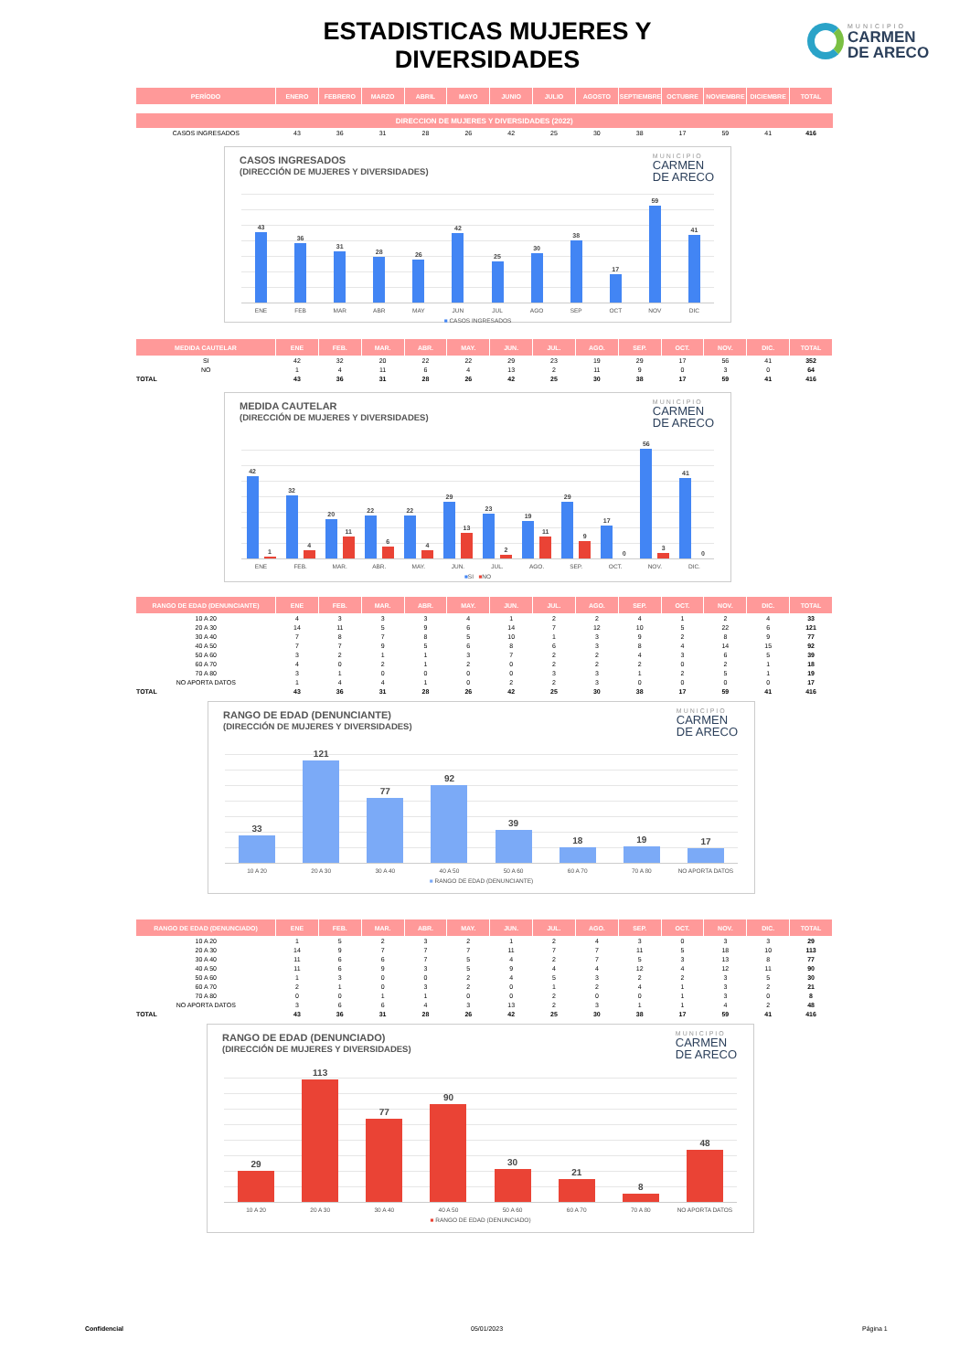ESTADISTICAS MUJERES Y DIVERSIDADES
MUNICIPIO
CARMEN
DE ARECO
| PERÍODO | ENERO | FEBRERO | MARZO | ABRIL | MAYO | JUNIO | JULIO | AGOSTO | SEPTIEMBRE | OCTUBRE | NOVIEMBRE | DICIEMBRE | TOTAL |
| --- | --- | --- | --- | --- | --- | --- | --- | --- | --- | --- | --- | --- | --- |
| DIRECCION DE MUJERES Y DIVERSIDADES (2022) | | | | | | | | | | | | | |
| CASOS INGRESADOS | 43 | 36 | 31 | 28 | 26 | 42 | 25 | 30 | 38 | 17 | 59 | 41 | 416 |
CASOS INGRESADOS
(DIRECCIÓN DE MUJERES Y DIVERSIDADES)
MUNICIPIO
CARMEN
DE ARECO
43
36
31
28
26
42
25
30
38
17
59
41
ENE FEB MAR ABR MAY JUN JUL AGO SEP OCT NOV DIC
■ CASOS INGRESADOS
| MEDIDA CAUTELAR | ENE | FEB. | MAR. | ABR. | MAY. | JUN. | JUL. | AGO. | SEP. | OCT. | NOV. | DIC. | TOTAL |
| --- | --- | --- | --- | --- | --- | --- | --- | --- | --- | --- | --- | --- | --- |
| SI | 42 | 32 | 20 | 22 | 22 | 29 | 23 | 19 | 29 | 17 | 56 | 41 | 352 |
| NO | 1 | 4 | 11 | 6 | 4 | 13 | 2 | 11 | 9 | 0 | 3 | 0 | 64 |
| TOTAL | 43 | 36 | 31 | 28 | 26 | 42 | 25 | 30 | 38 | 17 | 59 | 41 | 416 |
MEDIDA CAUTELAR
(DIRECCIÓN DE MUJERES Y DIVERSIDADES)
MUNICIPIO
CARMEN
DE ARECO
42
1
32
4
20
11
22
6
22
4
29
13
23
2
19
11
29
9
17
0
56
3
41
0
ENE FEB. MAR. ABR. MAY. JUN. JUL. AGO. SEP. OCT. NOV. DIC.
■SI ■NO
| RANGO DE EDAD (DENUNCIANTE) | ENE | FEB. | MAR. | ABR. | MAY. | JUN. | JUL. | AGO. | SEP. | OCT. | NOV. | DIC. | TOTAL |
| --- | --- | --- | --- | --- | --- | --- | --- | --- | --- | --- | --- | --- | --- |
| 10 A 20 | 4 | 3 | 3 | 3 | 4 | 1 | 2 | 2 | 4 | 1 | 2 | 4 | 33 |
| 20 A 30 | 14 | 11 | 5 | 9 | 6 | 14 | 7 | 12 | 10 | 5 | 22 | 6 | 121 |
| 30 A 40 | 7 | 8 | 7 | 8 | 5 | 10 | 1 | 3 | 9 | 2 | 8 | 9 | 77 |
| 40 A 50 | 7 | 7 | 9 | 5 | 6 | 8 | 6 | 3 | 8 | 4 | 14 | 15 | 92 |
| 50 A 60 | 3 | 2 | 1 | 1 | 3 | 7 | 2 | 2 | 4 | 3 | 6 | 5 | 39 |
| 60 A 70 | 4 | 0 | 2 | 1 | 2 | 0 | 2 | 2 | 2 | 0 | 2 | 1 | 18 |
| 70 A 80 | 3 | 1 | 0 | 0 | 0 | 0 | 3 | 3 | 1 | 2 | 5 | 1 | 19 |
| NO APORTA DATOS | 1 | 4 | 4 | 1 | 0 | 2 | 2 | 3 | 0 | 0 | 0 | 0 | 17 |
| TOTAL | 43 | 36 | 31 | 28 | 26 | 42 | 25 | 30 | 38 | 17 | 59 | 41 | 416 |
RANGO DE EDAD (DENUNCIANTE)
(DIRECCIÓN DE MUJERES Y DIVERSIDADES)
MUNICIPIO
CARMEN
DE ARECO
33
121
77
92
39
18
19
17
10 A 20 20 A 30 30 A 40 40 A 50 50 A 60 60 A 70 70 A 80 NO APORTA DATOS
■ RANGO DE EDAD (DENUNCIANTE)
| RANGO DE EDAD (DENUNCIADO) | ENE | FEB. | MAR. | ABR. | MAY. | JUN. | JUL. | AGO. | SEP. | OCT. | NOV. | DIC. | TOTAL |
| --- | --- | --- | --- | --- | --- | --- | --- | --- | --- | --- | --- | --- | --- |
| 10 A 20 | 1 | 5 | 2 | 3 | 2 | 1 | 2 | 4 | 3 | 0 | 3 | 3 | 29 |
| 20 A 30 | 14 | 9 | 7 | 7 | 7 | 11 | 7 | 7 | 11 | 5 | 18 | 10 | 113 |
| 30 A 40 | 11 | 6 | 6 | 7 | 5 | 4 | 2 | 7 | 5 | 3 | 13 | 8 | 77 |
| 40 A 50 | 11 | 6 | 9 | 3 | 5 | 9 | 4 | 4 | 12 | 4 | 12 | 11 | 90 |
| 50 A 60 | 1 | 3 | 0 | 0 | 2 | 4 | 5 | 3 | 2 | 2 | 3 | 5 | 30 |
| 60 A 70 | 2 | 1 | 0 | 3 | 2 | 0 | 1 | 2 | 4 | 1 | 3 | 2 | 21 |
| 70 A 80 | 0 | 0 | 1 | 1 | 0 | 0 | 2 | 0 | 0 | 1 | 3 | 0 | 8 |
| NO APORTA DATOS | 3 | 6 | 6 | 4 | 3 | 13 | 2 | 3 | 1 | 1 | 4 | 2 | 48 |
| TOTAL | 43 | 36 | 31 | 28 | 26 | 42 | 25 | 30 | 38 | 17 | 59 | 41 | 416 |
RANGO DE EDAD (DENUNCIADO)
(DIRECCIÓN DE MUJERES Y DIVERSIDADES)
MUNICIPIO
CARMEN
DE ARECO
29
113
77
90
30
21
8
48
10 A 20 20 A 30 30 A 40 40 A 50 50 A 60 60 A 70 70 A 80 NO APORTA DATOS
■ RANGO DE EDAD (DENUNCIADO)
Confidencial 05/01/2023 Página 1